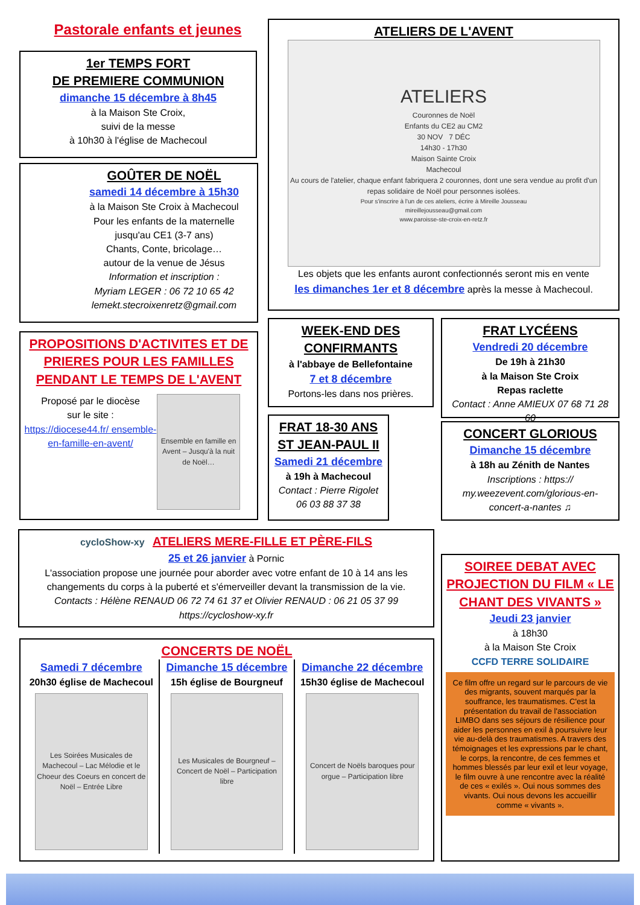Pastorale enfants et jeunes
1er TEMPS FORT
DE PREMIERE COMMUNION
dimanche 15 décembre à 8h45
à la Maison Ste Croix,
suivi de la messe
à 10h30 à l'église de Machecoul
GOÛTER DE NOËL
samedi 14 décembre à 15h30
à la Maison Ste Croix à Machecoul
Pour les enfants de la maternelle
jusqu'au CE1 (3-7 ans)
Chants, Conte, bricolage…
autour de la venue de Jésus
Information et inscription :
Myriam LEGER : 06 72 10 65 42
lemekt.stecroixenretz@gmail.com
PROPOSITIONS D'ACTIVITES ET DE PRIERES POUR LES FAMILLES PENDANT LE TEMPS DE L'AVENT
Proposé par le diocèse
sur le site :
https://diocese44.fr/ ensemble-en-famille-en-avent/
Ensemble en famille en Avent – Jusqu'à la nuit de Noël…
ATELIERS DE L'AVENT
ATELIERS
Couronnes de Noël
Enfants du CE2 au CM2
30 NOV 7 DÉC
14h30 - 17h30
Maison Sainte Croix
Machecoul
Au cours de l'atelier, chaque enfant fabriquera 2 couronnes, dont une sera vendue au profit d'un repas solidaire de Noël pour personnes isolées.
Pour s'inscrire à l'un de ces ateliers, écrire à Mireille Jousseau
mireillejousseau@gmail.com
www.paroisse-ste-croix-en-retz.fr
Les objets que les enfants auront confectionnés seront mis en vente
les dimanches 1er et 8 décembre après la messe à Machecoul.
WEEK-END DES CONFIRMANTS
à l'abbaye de Bellefontaine
7 et 8 décembre
Portons-les dans nos prières.
FRAT LYCÉENS
Vendredi 20 décembre
De 19h à 21h30
à la Maison Ste Croix
Repas raclette
Contact : Anne AMIEUX 07 68 71 28 60
FRAT 18-30 ANS ST JEAN-PAUL II
Samedi 21 décembre
à 19h à Machecoul
Contact : Pierre Rigolet
06 03 88 37 38
CONCERT GLORIOUS
Dimanche 15 décembre
à 18h au Zénith de Nantes
Inscriptions : https:// my.weezevent.com/glorious-en-concert-a-nantes ♫
cycloShow-xy ATELIERS MERE-FILLE ET PÈRE-FILS
25 et 26 janvier à Pornic
L'association propose une journée pour aborder avec votre enfant de 10 à 14 ans les changements du corps à la puberté et s'émerveiller devant la transmission de la vie.
Contacts : Hélène RENAUD 06 72 74 61 37 et Olivier RENAUD : 06 21 05 37 99
https://cycloshow-xy.fr
CONCERTS DE NOËL
Samedi 7 décembre
20h30 église de Machecoul
Les Soirées Musicales de Machecoul – Lac Mélodie et le Choeur des Coeurs en concert de Noël – Entrée Libre
Dimanche 15 décembre
15h église de Bourgneuf
Les Musicales de Bourgneuf – Concert de Noël – Participation libre
Dimanche 22 décembre
15h30 église de Machecoul
Concert de Noëls baroques pour orgue – Participation libre
SOIREE DEBAT AVEC PROJECTION DU FILM « LE CHANT DES VIVANTS »
Jeudi 23 janvier
à 18h30
à la Maison Ste Croix
CCFD TERRE SOLIDAIRE
Ce film offre un regard sur le parcours de vie des migrants, souvent marqués par la souffrance, les traumatismes. C'est la présentation du travail de l'association LIMBO dans ses séjours de résilience pour aider les personnes en exil à poursuivre leur vie au-delà des traumatismes. A travers des témoignages et les expressions par le chant, le corps, la rencontre, de ces femmes et hommes blessés par leur exil et leur voyage, le film ouvre à une rencontre avec la réalité de ces « exilés ». Oui nous sommes des vivants. Oui nous devons les accueillir comme « vivants ».